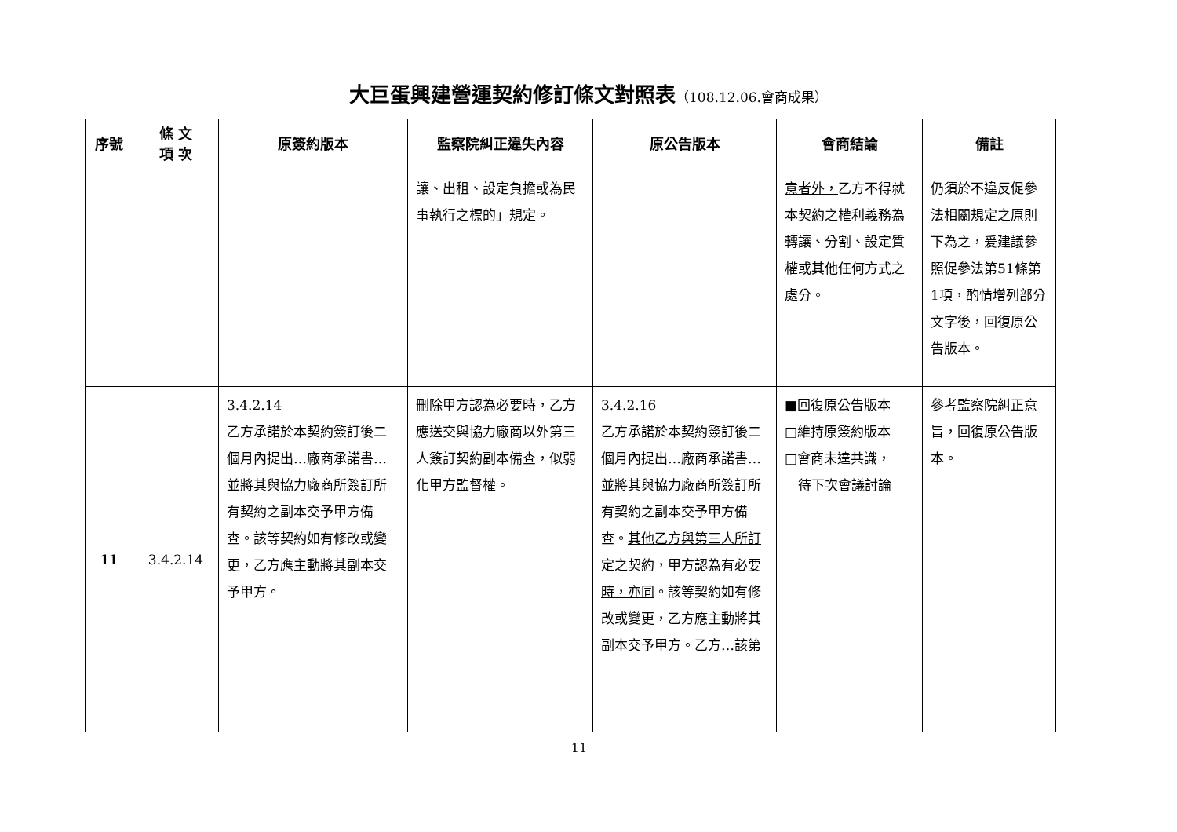大巨蛋興建營運契約修訂條文對照表（108.12.06.會商成果）
| 序號 | 條 文 項 次 | 原簽約版本 | 監察院糾正違失內容 | 原公告版本 | 會商結論 | 備註 |
| --- | --- | --- | --- | --- | --- | --- |
| | | | 讓、出租、設定負擔或為民事執行之標的」規定。 | | 意者外， 乙方不得就本契約之權利義務為轉讓、分割、設定質權或其他任何方式之處分。 | 仍須於不違反促參法相關規定之原則下為之，爰建議參照促參法第51條第1項，酌情增列部分文字後，回復原公告版本。 |
| 11 | 3.4.2.14 | 3.4.2.14 乙方承諾於本契約簽訂後二個月內提出…廠商承諾書…並將其與協力廠商所簽訂所有契約之副本交予甲方備查。該等契約如有修改或變更，乙方應主動將其副本交予甲方。 | 刪除甲方認為必要時，乙方應送交與協力廠商以外第三人簽訂契約副本備查，似弱化甲方監督權。 | 3.4.2.16 乙方承諾於本契約簽訂後二個月內提出…廠商承諾書…並將其與協力廠商所簽訂所有契約之副本交予甲方備查。 其他乙方與第三人所訂定之契約，甲方認為有必要時，亦同 。該等契約如有修改或變更，乙方應主動將其副本交予甲方。乙方…該第 | ■回復原公告版本 □維持原簽約版本 □會商未達共識， 待下次會議討論 | 參考監察院糾正意旨，回復原公告版本。 |
11